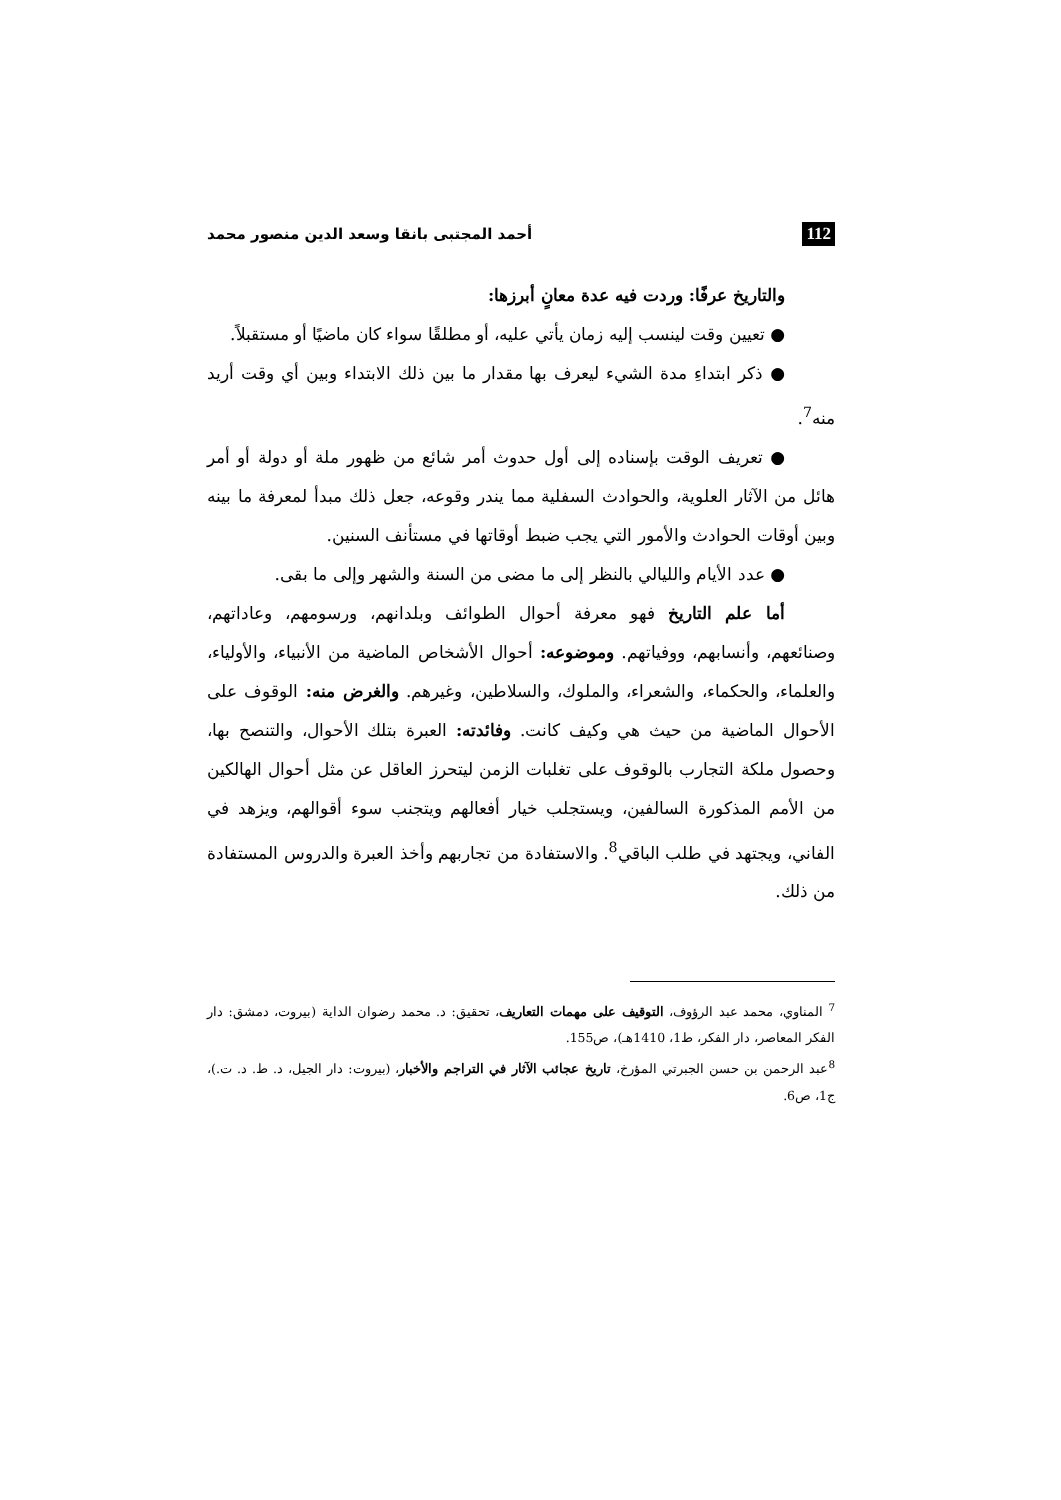112 أحمد المجتبى بانقا وسعد الدين منصور محمد
والتاريخ عرفًا: وردت فيه عدة معانٍ أبرزها:
● تعيين وقت لينسب إليه زمان يأتي عليه، أو مطلقًا سواء كان ماضيًا أو مستقبلاً.
● ذكر ابتداءِ مدة الشيء ليعرف بها مقدار ما بين ذلك الابتداء وبين أي وقت أريد منه<sup>7</sup>.
● تعريف الوقت بإسناده إلى أول حدوث أمر شائع من ظهور ملة أو دولة أو أمر هائل من الآثار العلوية، والحوادث السفلية مما يندر وقوعه، جعل ذلك مبدأ لمعرفة ما بينه وبين أوقات الحوادث والأمور التي يجب ضبط أوقاتها في مستأنف السنين.
● عدد الأيام والليالي بالنظر إلى ما مضى من السنة والشهر وإلى ما بقى.
أما علم التاريخ فهو معرفة أحوال الطوائف وبلدانهم، ورسومهم، وعاداتهم، وصنائعهم، وأنسابهم، ووفياتهم. وموضوعه: أحوال الأشخاص الماضية من الأنبياء، والأولياء، والعلماء، والحكماء، والشعراء، والملوك، والسلاطين، وغيرهم. والغرض منه: الوقوف على الأحوال الماضية من حيث هي وكيف كانت. وفائدته: العبرة بتلك الأحوال، والتنصح بها، وحصول ملكة التجارب بالوقوف على تغلبات الزمن ليتحرز العاقل عن مثل أحوال الهالكين من الأمم المذكورة السالفين، ويستجلب خيار أفعالهم ويتجنب سوء أقوالهم، ويزهد في الفاني، ويجتهد في طلب الباقي<sup>8</sup>. والاستفادة من تجاربهم وأخذ العبرة والدروس المستفادة من ذلك.
<sup>7</sup> المناوي، محمد عبد الرؤوف، التوقيف على مهمات التعاريف، تحقيق: د. محمد رضوان الداية (بيروت، دمشق: دار الفكر المعاصر، دار الفكر، ط1، 1410هـ)، ص155.
<sup>8</sup> عبد الرحمن بن حسن الجبرتي المؤرخ، تاريخ عجائب الآثار في التراجم والأخبار، (بيروت: دار الجيل، د. ط. د. ت.)، ج1، ص6.